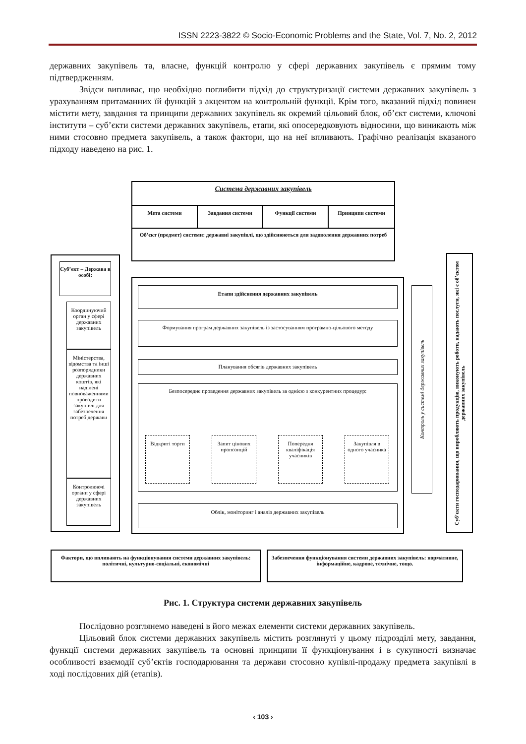ISSN 2223-3822 © Socio-Economic Problems and the State, Vol. 7, No. 2, 2012
державних закупівель та, власне, функцій контролю у сфері державних закупівель є прямим тому підтвердженням.
Звідси випливає, що необхідно поглибити підхід до структуризації системи державних закупівель з урахуванням притаманних їй функцій з акцентом на контрольній функції. Крім того, вказаний підхід повинен містити мету, завдання та принципи державних закупівель як окремий цільовий блок, об’єкт системи, ключові інститути – суб’єкти системи державних закупівель, етапи, які опосередковують відносини, що виникають між ними стосовно предмета закупівель, а також фактори, що на неї впливають. Графічно реалізація вказаного підходу наведено на рис. 1.
Система державних закупівель
Мета системи Завдання системи Функції системи Принципи системи
Об’єкт (предмет) системи: державні закупівлі, що здійснюються для задоволення державних потреб
Суб’єкт – Держава в особі:
Координуючий орган у сфері державних закупівель
Міністерства, відомства та інші розпорядники державних коштів, які наділені повноваженнями проводити закупівлі для забезпечення потреб держави
Контролюючі органи у сфері державних закупівель
Етапи здійснення державних закупівель
Формування програм державних закупівель із застосуванням програмно-цільового методу
Планування обсягів державних закупівель
Безпосереднє проведення державних закупівель за однією з конкурентних процедур:
Відкриті торги
Запит цінових пропозицій
Попередня кваліфікація учасників
Закупівля в одного учасника
Облік, моніторинг і аналіз державних закупівель
Контроль у системі державних закупівель
Суб’єкти господарювання, що виробляють продукцію, виконують роботи, надають послуги, які є об’єктом державних закупівель
Фактори, що впливають на функціонування системи державних закупівель: політичні, культурно-соціальні, економічні
Забезпечення функціонування системи державних закупівель: нормативне, інформаційне, кадрове, технічне, тощо.
Рис. 1. Структура системи державних закупівель
Послідовно розглянемо наведені в його межах елементи системи державних закупівель.
Цільовий блок системи державних закупівель містить розглянуті у цьому підрозділі мету, завдання, функції системи державних закупівель та основні принципи її функціонування і в сукупності визначає особливості взаємодії суб’єктів господарювання та держави стосовно купівлі-продажу предмета закупівлі в ході послідовних дій (етапів).
‹ 103 ›